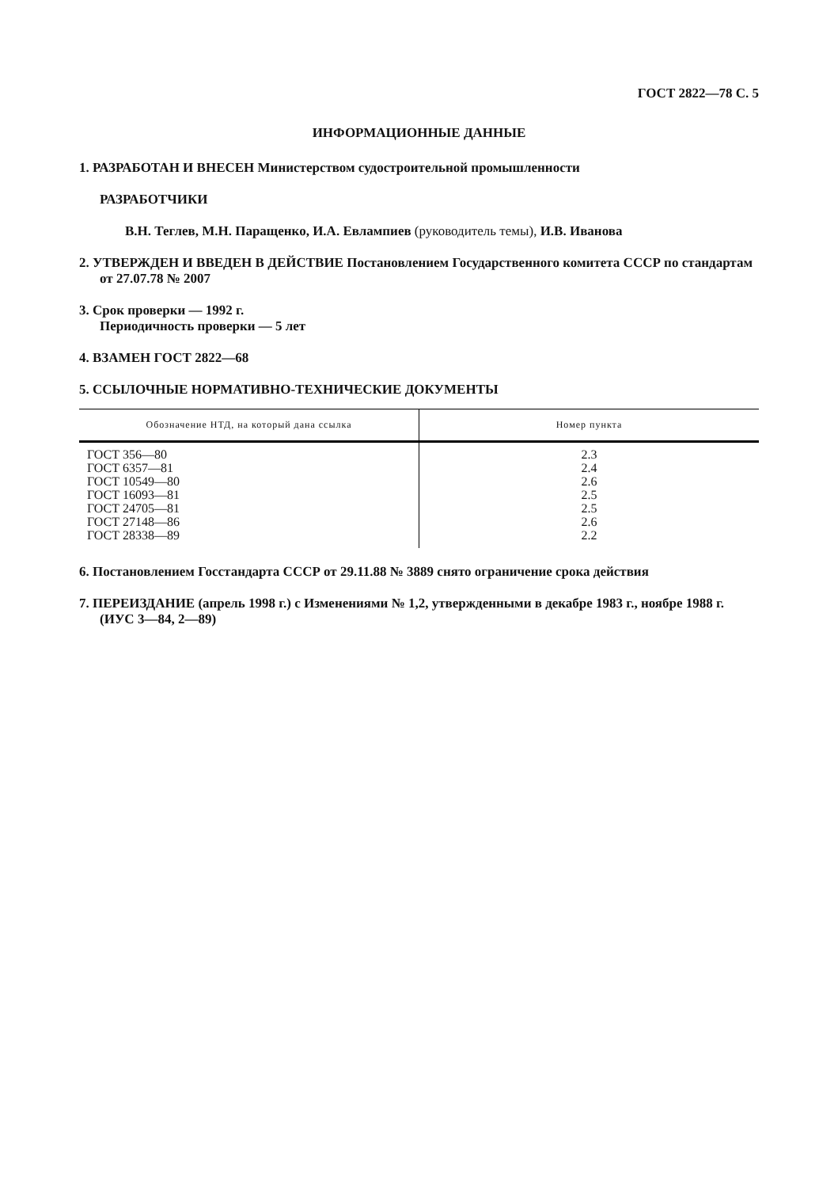ГОСТ 2822—78 С. 5
ИНФОРМАЦИОННЫЕ ДАННЫЕ
1. РАЗРАБОТАН И ВНЕСЕН Министерством судостроительной промышленности
РАЗРАБОТЧИКИ
В.Н. Теглев, М.Н. Паращенко, И.А. Евлампиев (руководитель темы), И.В. Иванова
2. УТВЕРЖДЕН И ВВЕДЕН В ДЕЙСТВИЕ Постановлением Государственного комитета СССР по стандартам от 27.07.78 № 2007
3. Срок проверки — 1992 г.
Периодичность проверки — 5 лет
4. ВЗАМЕН ГОСТ 2822—68
5. ССЫЛОЧНЫЕ НОРМАТИВНО-ТЕХНИЧЕСКИЕ ДОКУМЕНТЫ
| Обозначение НТД, на который дана ссылка | Номер пункта |
| --- | --- |
| ГОСТ 356—80 | 2.3 |
| ГОСТ 6357—81 | 2.4 |
| ГОСТ 10549—80 | 2.6 |
| ГОСТ 16093—81 | 2.5 |
| ГОСТ 24705—81 | 2.5 |
| ГОСТ 27148—86 | 2.6 |
| ГОСТ 28338—89 | 2.2 |
6. Постановлением Госстандарта СССР от 29.11.88 № 3889 снято ограничение срока действия
7. ПЕРЕИЗДАНИЕ (апрель 1998 г.) с Изменениями № 1,2, утвержденными в декабре 1983 г., ноябре 1988 г. (ИУС 3—84, 2—89)